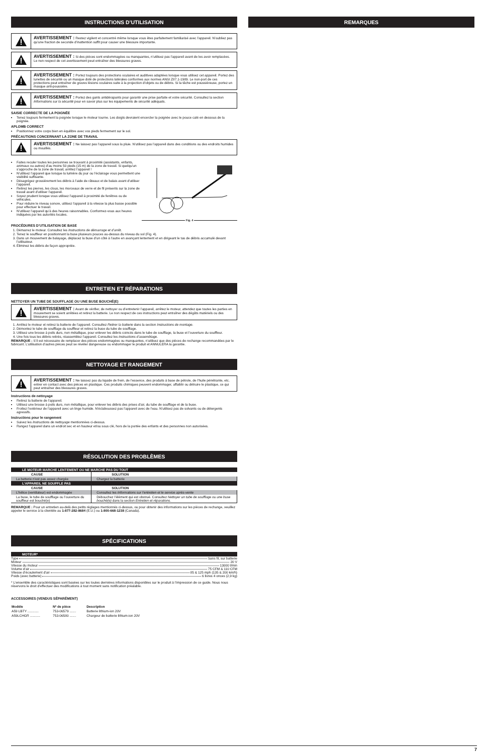INSTRUCTIONS D’UTILISATION
AVERTISSEMENT : Restez vigilent et concentré même lorsque vous êtes parfaitement familiarisé avec l’appareil. N’oubliez pas qu’une fraction de seconde d’inattention suffit pour causer une blessure importante.
AVERTISSEMENT : Si des pièces sont endommagées ou manquantes, n’utilisez pas l’appareil avant de les avoir remplacées. Le non respect de cet avertissement peut entraîner des blessures graves.
AVERTISSEMENT : Portez toujours des protections oculaires et auditives adaptées lorsque vous utilisez cet appareil. Portez des lunettes de sécurité ou un masque doté de protections latérales conformes aux normes ANSI Z87.1-1989. Le non-port de ces protections peut entraîner de graves lésions oculaires suite à la projection d’objets ou de débris. Si la tâche est poussiéreuse, portez un masque anti-poussière.
AVERTISSEMENT : Portez des gants antidérapants pour garantir une prise parfaite et votre sécurité. Consultez la section Informations sur la sécurité pour en savoir plus sur les équipements de sécurité adéquats.
SAISIE CORRECTE DE LA POIGNÉE
Tenez toujours fermement la poignée lorsque le moteur tourne. Les doigts devraient encercler la poignée avec le pouce calé en dessous de la poignée.
APLOMB CORRECT
Positionnez votre corps bien en équilibre avec vos pieds fermement sur le sol.
PRÉCAUTIONS CONCERNANT LA ZONE DE TRAVAIL
AVERTISSEMENT : Ne laissez pas l’appareil sous la pluie. N’utilisez pas l’appareil dans des conditions ou des endroits humides ou mouillés.
Faites reculer toutes les personnes se trouvant à proximité (assistants, enfants, animaux ou autres) d’au moins 50 pieds (15 m) de la zone de travail. Si quelqu’un s’approche de la zone de travail, arrêtez l’appareil !
N’utilisez l’appareil que lorsque la lumière du jour ou l’éclairage vous permettent une visibilité suffisante.
Désagrégez grossièrement les débris à l’aide de râteaux et de balais avant d’utiliser l’appareil.
Retirez les pierres, les clous, les morceaux de verre et de fil présents sur la zone de travail avant d’utiliser l’appareil.
Soyez prudent lorsque vous utilisez l’appareil à proximité de fenêtres ou de véhicules.
Pour réduire le niveau sonore, utilisez l’appareil à la vitesse la plus basse possible pour effectuer le travail.
N’utilisez l’appareil qu’à des heures raisonnables. Conformez-vous aux heures indiquées par les autorités locales.
Fig. 4
PROCÉDURES D’UTILISATION DE BASE
1. Démarrez le moteur. Consultez les Instructions de démarrage et d’arrêt.
2. Tenez le souffleur en positionnant la buse plusieurs pouces au-dessus du niveau du sol (Fig. 4).
3. Dans un mouvement de balayage, déplacez la buse d’un côté à l’autre en avançant lentement et en dirigeant le tas de débris accumulé devant l’utilisateur.
4. Éliminez les débris de façon appropriée.
ENTRETIEN ET RÉPARATIONS
NETTOYER UN TUBE DE SOUFFLAGE OU UNE BUSE BOUCHÉ(E)
AVERTISSEMENT : Avant de vérifier, de nettoyer ou d’entretenir l’appareil, arrêtez le moteur, attendez que toutes les parties en mouvement se soient arrêtées et retirez la batterie. Le non respect de ces instructions peut entraîner des dégâts matériels ou des blessures graves.
1. Arrêtez le moteur et retirez la batterie de l’appareil. Consultez Retirer la batterie dans la section Instructions de montage.
2. Démontez le tube de soufflage du souffleur et retirez la buse du tube de soufflage.
3. Utilisez une brosse à poils durs, non métallique, pour enlever les débris coincés dans le tube de soufflage, la buse et l’ouverture du souffleur.
4. Une fois tous les débris retirés, réassemblez l’appareil. Consultez les Instructions d’assemblage.
REMARQUE : S’il est nécessaire de remplacer des pièces endommagées ou manquantes, n’utilisez que des pièces de rechange recommandées par le fabricant. L’utilisation d’autres pièces peut se révéler dangereuse ou endommager le produit et ANNULERA la garantie.
NETTOYAGE ET RANGEMENT
AVERTISSEMENT : Ne laissez pas du liquide de frein, de l’essence, des produits à base de pétrole, de l’huile pénétrante, etc. entrer en contact avec des pièces en plastique. Ces produits chimiques peuvent endommager, affaiblir ou détruire le plastique, ce qui peut entraîner des blessures graves.
Instructions de nettoyage
Retirez la batterie de l’appareil.
Utilisez une brosse à poils durs, non métallique, pour enlever les débris des prises d’air, du tube de soufflage et de la buse.
Frottez l’extérieur de l’appareil avec un linge humide. N’éclaboussez pas l’appareil avec de l’eau. N’utilisez pas de solvants ou de détergents agressifs.
Instructions pour le rangement
Suivez les Instructions de nettoyage mentionnées ci-dessus.
Rangez l’appareil dans un endroit sec et en hauteur et/ou sous clé, hors de la portée des enfants et des personnes non autorisées.
RÉSOLUTION DES PROBLÈMES
| LE MOTEUR MARCHE LENTEMENT OU NE MARCHE PAS DU TOUT | |
| --- | --- |
| CAUSE | SOLUTION |
| La batterie n’est pas assez chargée | Chargez la batterie |
| L’APPAREIL NE SOUFFLE PAS | |
| CAUSE | SOLUTION |
| L’hélice (ventilateur) est endommagée | Consultez les Informations sur l’entretien et le service après-vente |
| La buse, le tube de soufflage ou l’ouverture du souffleur est bouché(e) | Débouchez l’élément qui est obstrué. Consultez Nettoyer un tube de soufflage ou une buse bouché(e) dans la section Entretien et réparations . |
REMARQUE : Pour un entretien au-delà des petits réglages mentionnés ci-dessus, ou pour obtenir des informations sur les pièces de rechange, veuillez appeler le service à la clientèle au 1-877-282-8684 (E.U.) ou 1-800-668-1238 (Canada).
SPÉCIFICATIONS
| MOTEUR* |
| --- |
Type Sans fil, sur batterie
Moteur 20 V
Vitesse du moteur 13000 t/min
Volume d’air 75 CFM & 110 CFM
Vitesse d’écoulement d’air 85 & 125 mph (135 & 200 km/h)
Poids (avec batterie) 6 livres 4 onces (2,9 kg)
* L’ensemble des caractéristiques sont basées sur les toutes dernières informations disponibles sur le produit à l’impression de ce guide. Nous nous réservons le droit d’effectuer des modifications à tout moment sans notification préalable.
ACCESSOIRES (VENDUS SÉPARÉMENT)
| Modèle | Nº de pièce | Description |
| --- | --- | --- |
| A59 LBTY ............ | 753-06579 ....... | Batterie lithium-ion 20V |
| A59LCHGR ........... | 753-06580 ....... | Chargeur de batterie lithium-ion 20V |
REMARQUES
7